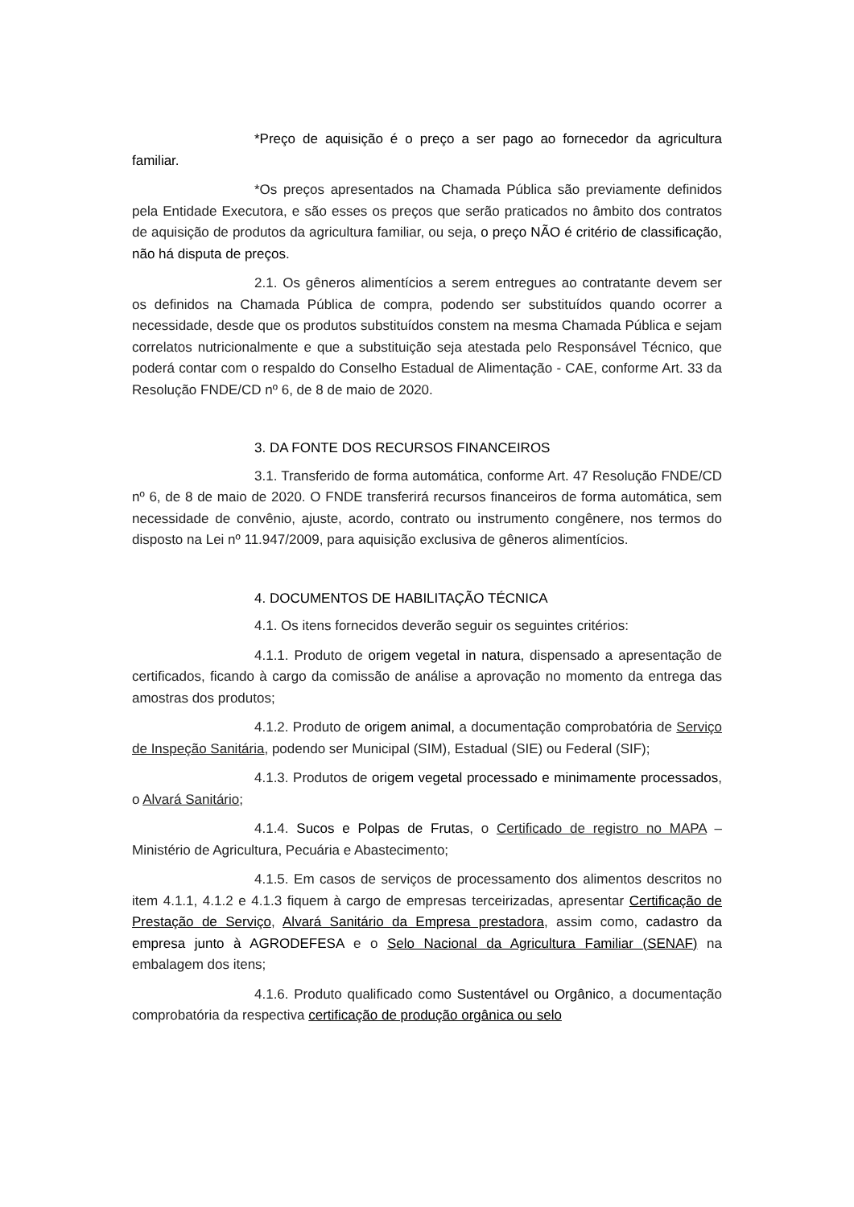*Preço de aquisição é o preço a ser pago ao fornecedor da agricultura familiar.
*Os preços apresentados na Chamada Pública são previamente definidos pela Entidade Executora, e são esses os preços que serão praticados no âmbito dos contratos de aquisição de produtos da agricultura familiar, ou seja, o preço NÃO é critério de classificação, não há disputa de preços.
2.1. Os gêneros alimentícios a serem entregues ao contratante devem ser os definidos na Chamada Pública de compra, podendo ser substituídos quando ocorrer a necessidade, desde que os produtos substituídos constem na mesma Chamada Pública e sejam correlatos nutricionalmente e que a substituição seja atestada pelo Responsável Técnico, que poderá contar com o respaldo do Conselho Estadual de Alimentação - CAE, conforme Art. 33 da Resolução FNDE/CD nº 6, de 8 de maio de 2020.
3. DA FONTE DOS RECURSOS FINANCEIROS
3.1. Transferido de forma automática, conforme Art. 47 Resolução FNDE/CD nº 6, de 8 de maio de 2020. O FNDE transferirá recursos financeiros de forma automática, sem necessidade de convênio, ajuste, acordo, contrato ou instrumento congênere, nos termos do disposto na Lei nº 11.947/2009, para aquisição exclusiva de gêneros alimentícios.
4. DOCUMENTOS DE HABILITAÇÃO TÉCNICA
4.1. Os itens fornecidos deverão seguir os seguintes critérios:
4.1.1. Produto de origem vegetal in natura, dispensado a apresentação de certificados, ficando à cargo da comissão de análise a aprovação no momento da entrega das amostras dos produtos;
4.1.2. Produto de origem animal, a documentação comprobatória de Serviço de Inspeção Sanitária, podendo ser Municipal (SIM), Estadual (SIE) ou Federal (SIF);
4.1.3. Produtos de origem vegetal processado e minimamente processados, o Alvará Sanitário;
4.1.4. Sucos e Polpas de Frutas, o Certificado de registro no MAPA – Ministério de Agricultura, Pecuária e Abastecimento;
4.1.5. Em casos de serviços de processamento dos alimentos descritos no item 4.1.1, 4.1.2 e 4.1.3 fiquem à cargo de empresas terceirizadas, apresentar Certificação de Prestação de Serviço, Alvará Sanitário da Empresa prestadora, assim como, cadastro da empresa junto à AGRODEFESA e o Selo Nacional da Agricultura Familiar (SENAF) na embalagem dos itens;
4.1.6. Produto qualificado como Sustentável ou Orgânico, a documentação comprobatória da respectiva certificação de produção orgânica ou selo